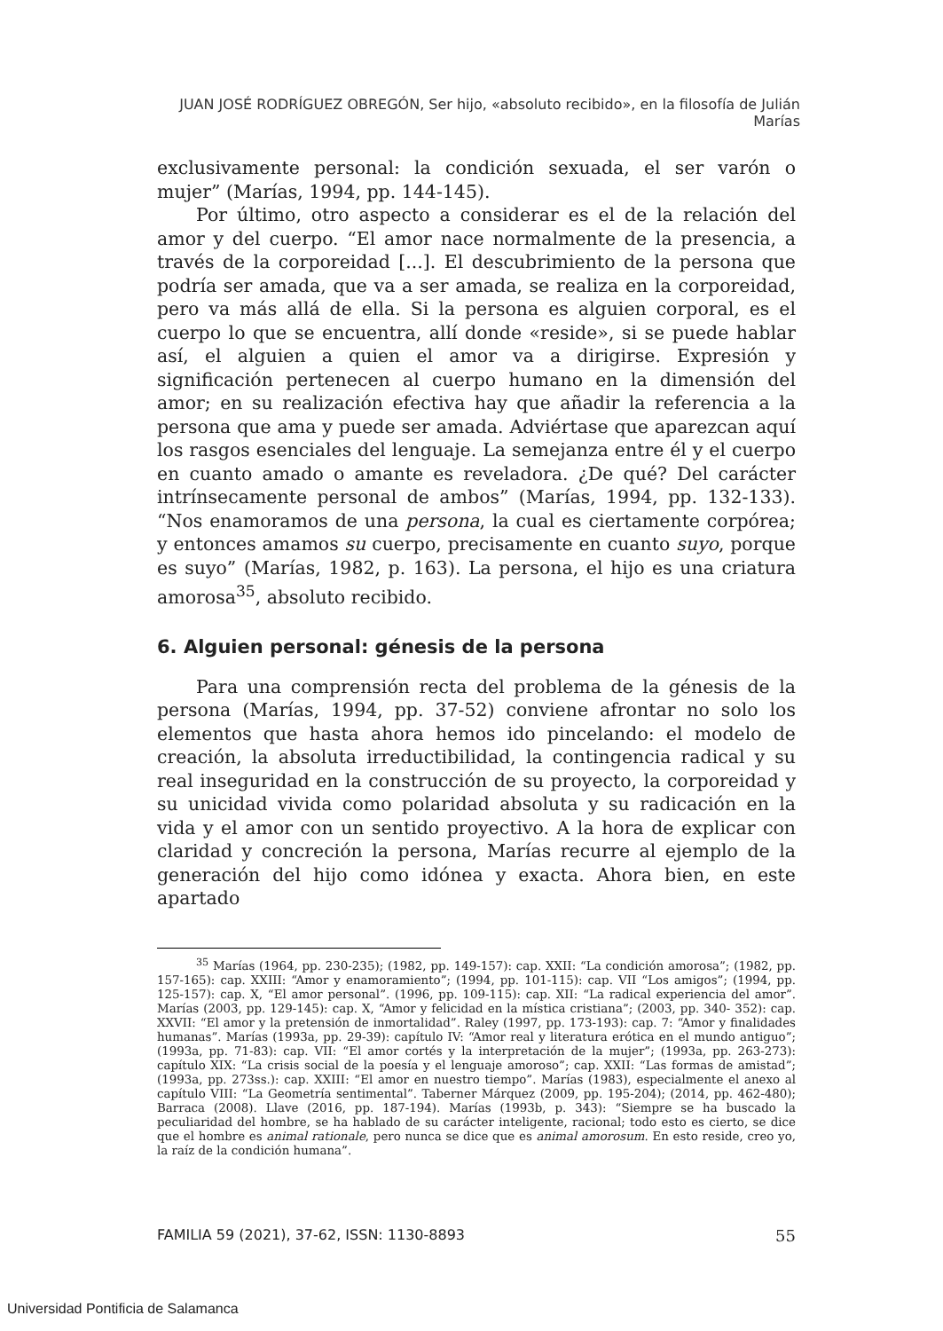JUAN JOSÉ RODRÍGUEZ OBREGÓN, Ser hijo, «absoluto recibido», en la filosofía de Julián Marías
exclusivamente personal: la condición sexuada, el ser varón o mujer” (Marías, 1994, pp. 144-145).
Por último, otro aspecto a considerar es el de la relación del amor y del cuerpo. “El amor nace normalmente de la presencia, a través de la corporeidad [...]. El descubrimiento de la persona que podría ser amada, que va a ser amada, se realiza en la corporeidad, pero va más allá de ella. Si la persona es alguien corporal, es el cuerpo lo que se encuentra, allí donde «reside», si se puede hablar así, el alguien a quien el amor va a dirigirse. Expresión y significación pertenecen al cuerpo humano en la dimensión del amor; en su realización efectiva hay que añadir la referencia a la persona que ama y puede ser amada. Adviértase que aparezcan aquí los rasgos esenciales del lenguaje. La semejanza entre él y el cuerpo en cuanto amado o amante es reveladora. ¿De qué? Del carácter intrínsecamente personal de ambos” (Marías, 1994, pp. 132-133). “Nos enamoramos de una persona, la cual es ciertamente corpórea; y entonces amamos su cuerpo, precisamente en cuanto suyo, porque es suyo” (Marías, 1982, p. 163). La persona, el hijo es una criatura amorosa<sup>35</sup>, absoluto recibido.
6. Alguien personal: génesis de la persona
Para una comprensión recta del problema de la génesis de la persona (Marías, 1994, pp. 37-52) conviene afrontar no solo los elementos que hasta ahora hemos ido pincelando: el modelo de creación, la absoluta irreductibilidad, la contingencia radical y su real inseguridad en la construcción de su proyecto, la corporeidad y su unicidad vivida como polaridad absoluta y su radicación en la vida y el amor con un sentido proyectivo. A la hora de explicar con claridad y concreción la persona, Marías recurre al ejemplo de la generación del hijo como idónea y exacta. Ahora bien, en este apartado
<sup>35</sup> Marías (1964, pp. 230-235); (1982, pp. 149-157): cap. XXII: “La condición amorosa”; (1982, pp. 157-165): cap. XXIII: “Amor y enamoramiento”; (1994, pp. 101-115): cap. VII “Los amigos”; (1994, pp. 125-157): cap. X, “El amor personal”. (1996, pp. 109-115): cap. XII: “La radical experiencia del amor”. Marías (2003, pp. 129-145): cap. X, “Amor y felicidad en la mística cristiana”; (2003, pp. 340- 352): cap. XXVII: “El amor y la pretensión de inmortalidad”. Raley (1997, pp. 173-193): cap. 7: “Amor y finalidades humanas”. Marías (1993a, pp. 29-39): capítulo IV: “Amor real y literatura erótica en el mundo antiguo”; (1993a, pp. 71-83): cap. VII: “El amor cortés y la interpretación de la mujer”; (1993a, pp. 263-273): capítulo XIX: “La crisis social de la poesía y el lenguaje amoroso”; cap. XXII: “Las formas de amistad”; (1993a, pp. 273ss.): cap. XXIII: “El amor en nuestro tiempo”. Marías (1983), especialmente el anexo al capítulo VIII: “La Geometría sentimental”. Taberner Márquez (2009, pp. 195-204); (2014, pp. 462-480); Barraca (2008). Llave (2016, pp. 187-194). Marías (1993b, p. 343): “Siempre se ha buscado la peculiaridad del hombre, se ha hablado de su carácter inteligente, racional; todo esto es cierto, se dice que el hombre es animal rationale, pero nunca se dice que es animal amorosum. En esto reside, creo yo, la raíz de la condición humana”.
FAMILIA 59 (2021), 37-62, ISSN: 1130-8893 55
Universidad Pontificia de Salamanca